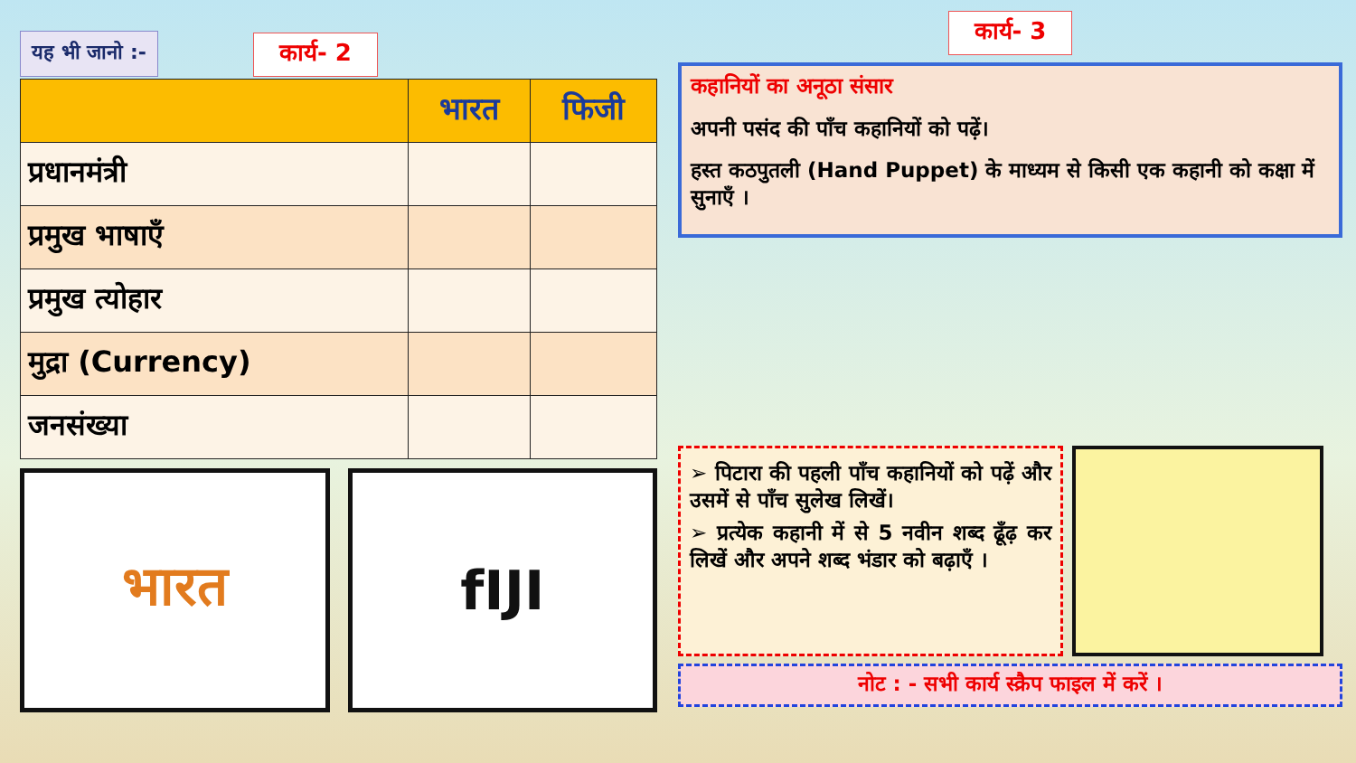यह भी जानो :-
कार्य- 2
| | भारत | फिजी |
| --- | --- | --- |
| प्रधानमंत्री | | |
| प्रमुख भाषाएँ | | |
| प्रमुख त्योहार | | |
| मुद्रा (Currency) | | |
| जनसंख्या | | |
भारत fIJI
कार्य- 3
कहानियों का अनूठा संसार
अपनी पसंद की पाँच कहानियों को पढ़ें।
हस्त कठपुतली (Hand Puppet) के माध्यम से किसी एक कहानी को कक्षा में सुनाएँ ।
➢ पिटारा की पहली पाँच कहानियों को पढ़ें और उसमें से पाँच सुलेख लिखें।
➢ प्रत्येक कहानी में से 5 नवीन शब्द ढूँढ़ कर लिखें और अपने शब्द भंडार को बढ़ाएँ ।
नोट : - सभी कार्य स्क्रैप फाइल में करें ।